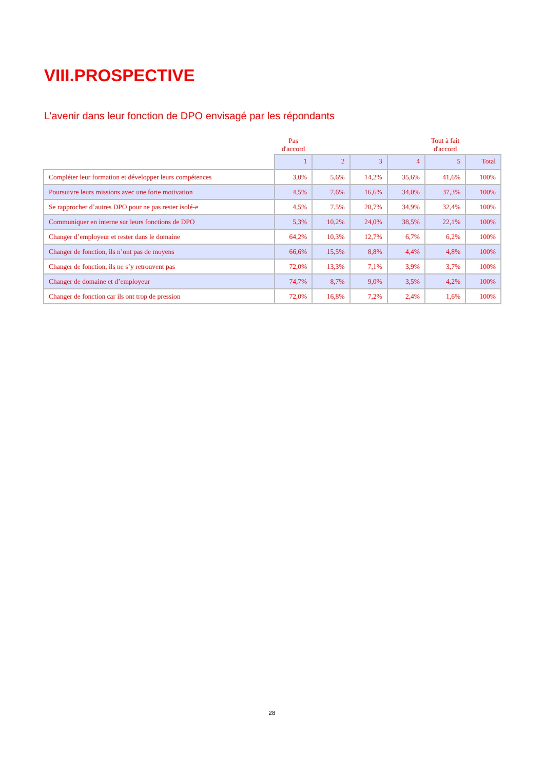VIII.PROSPECTIVE
L’avenir dans leur fonction de DPO envisagé par les répondants
| | Pas d'accord | | | | Tout à fait d'accord | |
| --- | --- | --- | --- | --- | --- | --- |
| | 1 | 2 | 3 | 4 | 5 | Total |
| Compléter leur formation et développer leurs compétences | 3,0% | 5,6% | 14,2% | 35,6% | 41,6% | 100% |
| Poursuivre leurs missions avec une forte motivation | 4,5% | 7,6% | 16,6% | 34,0% | 37,3% | 100% |
| Se rapprocher d’autres DPO pour ne pas rester isolé-e | 4,5% | 7,5% | 20,7% | 34,9% | 32,4% | 100% |
| Communiquer en interne sur leurs fonctions de DPO | 5,3% | 10,2% | 24,0% | 38,5% | 22,1% | 100% |
| Changer d’employeur et rester dans le domaine | 64,2% | 10,3% | 12,7% | 6,7% | 6,2% | 100% |
| Changer de fonction, ils n’ont pas de moyens | 66,6% | 15,5% | 8,8% | 4,4% | 4,8% | 100% |
| Changer de fonction, ils ne s’y retrouvent pas | 72,0% | 13,3% | 7,1% | 3,9% | 3,7% | 100% |
| Changer de domaine et d’employeur | 74,7% | 8,7% | 9,0% | 3,5% | 4,2% | 100% |
| Changer de fonction car ils ont trop de pression | 72,0% | 16,8% | 7,2% | 2,4% | 1,6% | 100% |
28